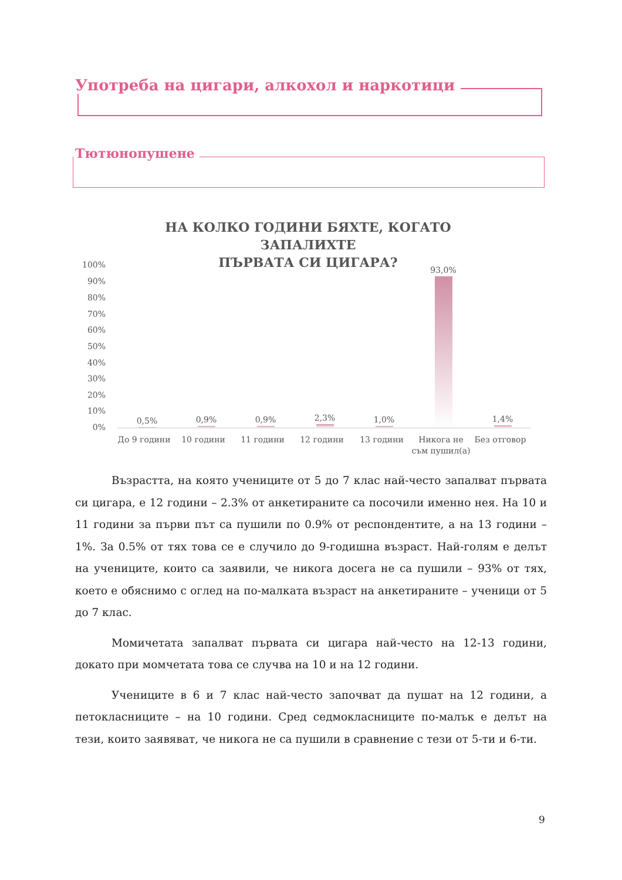Употреба на цигари, алкохол и наркотици
Тютюнопушене
НА КОЛКО ГОДИНИ БЯХТЕ, КОГАТО ЗАПАЛИХТЕ
ПЪРВАТА СИ ЦИГАРА?
100%
90%
80%
70%
60%
50%
40%
30%
20%
10%
0%
0,5% 0,9% 0,9% 2,3% 1,0% 93,0% 1,4%
До 9 години 10 години 11 години 12 години 13 години
Никога не съм пушил(а)
Без отговор
Възрастта, на която учениците от 5 до 7 клас най-често запалват първата си цигара, е 12 години – 2.3% от анкетираните са посочили именно нея. На 10 и 11 години за първи път са пушили по 0.9% от респондентите, а на 13 години – 1%. За 0.5% от тях това се е случило до 9-годишна възраст. Най-голям е делът на учениците, които са заявили, че никога досега не са пушили – 93% от тях, което е обяснимо с оглед на по-малката възраст на анкетираните – ученици от 5 до 7 клас.
Момичетата запалват първата си цигара най-често на 12-13 години, докато при момчетата това се случва на 10 и на 12 години.
Учениците в 6 и 7 клас най-често започват да пушат на 12 години, а петокласниците – на 10 години. Сред седмокласниците по-малък е делът на тези, които заявяват, че никога не са пушили в сравнение с тези от 5-ти и 6-ти.
9